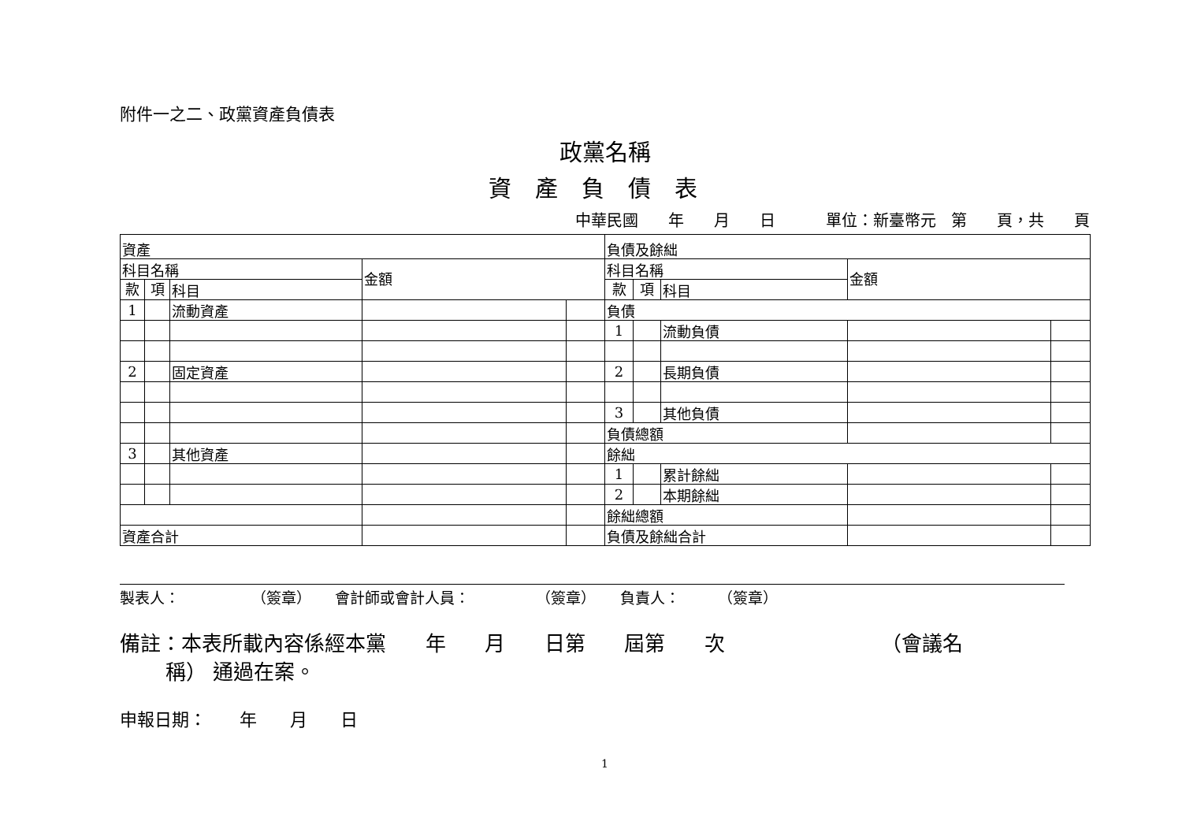附件一之二、政黨資產負債表
政黨名稱
資產負債表
中華民國 年 月 日 單位：新臺幣元 第 頁，共 頁
| 資產 | | | | | 負債及餘絀 | | | | |
| 科目名稱 | | | 金額 | | 科目名稱 | | | 金額 | |
| 款 | 項 | 科目 | | | 款 | 項 | 科目 | | |
| 1 | | 流動資產 | | | 負債 | | | | |
| | | | | | 1 | | 流動負債 | | |
| 2 | | 固定資產 | | | 2 | | 長期負債 | | |
| | | | | | 3 | | 其他負債 | | |
| | | | | | 負債總額 | | | | |
| 3 | | 其他資產 | | | 餘絀 | | | | |
| | | | | | 1 | | 累計餘絀 | | |
| | | | | | 2 | | 本期餘絀 | | |
| | | | | | 餘絀總額 | | | | |
| 資產合計 | | | | | 負債及餘絀合計 | | | | |
製表人： （簽章） 會計師或會計人員： （簽章） 負責人： （簽章）
備註：本表所載內容係經本黨 年 月 日第 屆第 次 （會議名 稱） 通過在案。
申報日期： 年 月 日
1